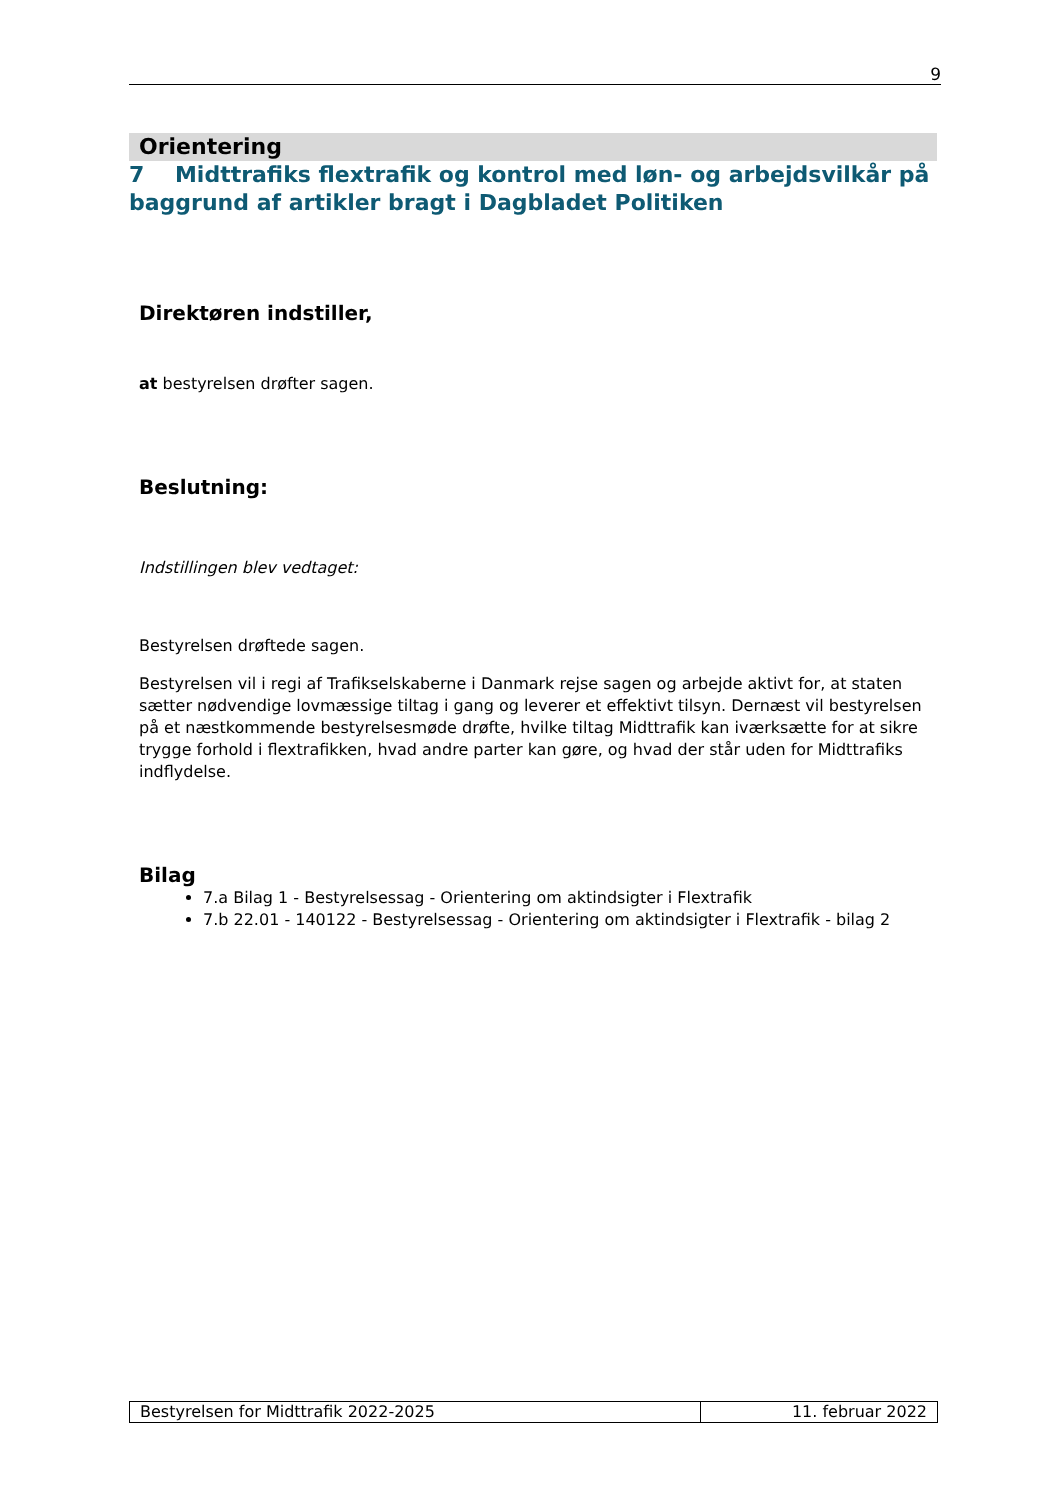9
Orientering
7 Midttrafiks flextrafik og kontrol med løn- og arbejdsvilkår på baggrund af artikler bragt i Dagbladet Politiken
Direktøren indstiller,
at bestyrelsen drøfter sagen.
Beslutning:
Indstillingen blev vedtaget:
Bestyrelsen drøftede sagen.
Bestyrelsen vil i regi af Trafikselskaberne i Danmark rejse sagen og arbejde aktivt for, at staten sætter nødvendige lovmæssige tiltag i gang og leverer et effektivt tilsyn. Dernæst vil bestyrelsen på et næstkommende bestyrelsesmøde drøfte, hvilke tiltag Midttrafik kan iværksætte for at sikre trygge forhold i flextrafikken, hvad andre parter kan gøre, og hvad der står uden for Midttrafiks indflydelse.
Bilag
7.a Bilag 1 - Bestyrelsessag - Orientering om aktindsigter i Flextrafik
7.b 22.01 - 140122 - Bestyrelsessag - Orientering om aktindsigter i Flextrafik - bilag 2
| Bestyrelsen for Midttrafik 2022-2025 | 11. februar 2022 |